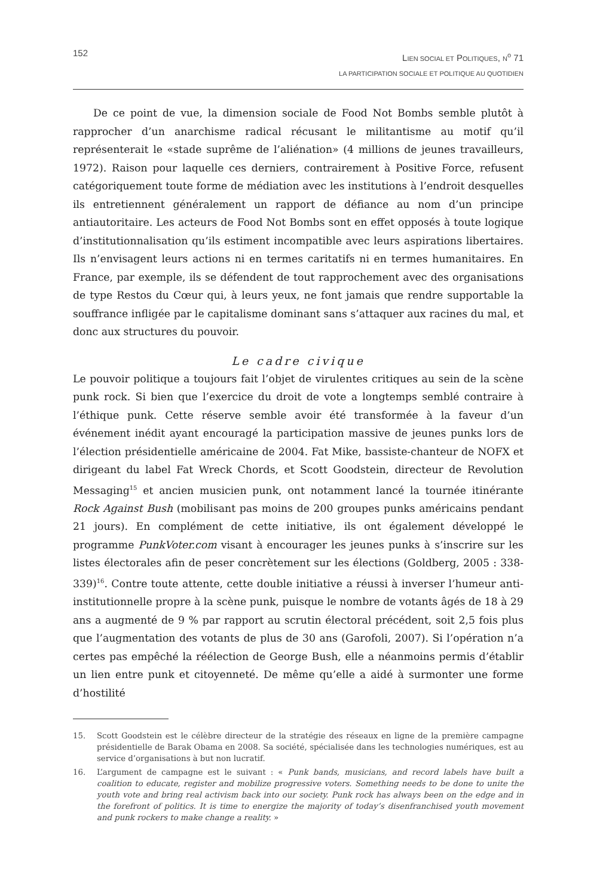152
LIEN SOCIAL ET POLITIQUES, N<sup>o</sup> 71
LA PARTICIPATION SOCIALE ET POLITIQUE AU QUOTIDIEN
De ce point de vue, la dimension sociale de Food Not Bombs semble plutôt à rapprocher d’un anarchisme radical récusant le militantisme au motif qu’il représenterait le «stade suprême de l’aliénation» (4 millions de jeunes travailleurs, 1972). Raison pour laquelle ces derniers, contrairement à Positive Force, refusent catégoriquement toute forme de médiation avec les institutions à l’endroit desquelles ils entretiennent généralement un rapport de défiance au nom d’un principe antiautoritaire. Les acteurs de Food Not Bombs sont en effet opposés à toute logique d’institutionnalisation qu’ils estiment incompatible avec leurs aspirations libertaires. Ils n’envisagent leurs actions ni en termes caritatifs ni en termes humanitaires. En France, par exemple, ils se défendent de tout rapprochement avec des organisations de type Restos du Cœur qui, à leurs yeux, ne font jamais que rendre supportable la souffrance infligée par le capitalisme dominant sans s’attaquer aux racines du mal, et donc aux structures du pouvoir.
Le cadre civique
Le pouvoir politique a toujours fait l’objet de virulentes critiques au sein de la scène punk rock. Si bien que l’exercice du droit de vote a longtemps semblé contraire à l’éthique punk. Cette réserve semble avoir été transformée à la faveur d’un événement inédit ayant encouragé la participation massive de jeunes punks lors de l’élection présidentielle américaine de 2004. Fat Mike, bassiste-chanteur de NOFX et dirigeant du label Fat Wreck Chords, et Scott Goodstein, directeur de Revolution Messaging<sup>15</sup> et ancien musicien punk, ont notamment lancé la tournée itinérante Rock Against Bush (mobilisant pas moins de 200 groupes punks américains pendant 21 jours). En complément de cette initiative, ils ont également développé le programme PunkVoter.com visant à encourager les jeunes punks à s’inscrire sur les listes électorales afin de peser concrètement sur les élections (Goldberg, 2005 : 338-339)<sup>16</sup>. Contre toute attente, cette double initiative a réussi à inverser l’humeur anti-institutionnelle propre à la scène punk, puisque le nombre de votants âgés de 18 à 29 ans a augmenté de 9 % par rapport au scrutin électoral précédent, soit 2,5 fois plus que l’augmentation des votants de plus de 30 ans (Garofoli, 2007). Si l’opération n’a certes pas empêché la réélection de George Bush, elle a néanmoins permis d’établir un lien entre punk et citoyenneté. De même qu’elle a aidé à surmonter une forme d’hostilité
15. Scott Goodstein est le célèbre directeur de la stratégie des réseaux en ligne de la première campagne présidentielle de Barak Obama en 2008. Sa société, spécialisée dans les technologies numériques, est au service d’organisations à but non lucratif.
16. L’argument de campagne est le suivant : « Punk bands, musicians, and record labels have built a coalition to educate, register and mobilize progressive voters. Something needs to be done to unite the youth vote and bring real activism back into our society. Punk rock has always been on the edge and in the forefront of politics. It is time to energize the majority of today’s disenfranchised youth movement and punk rockers to make change a reality. »